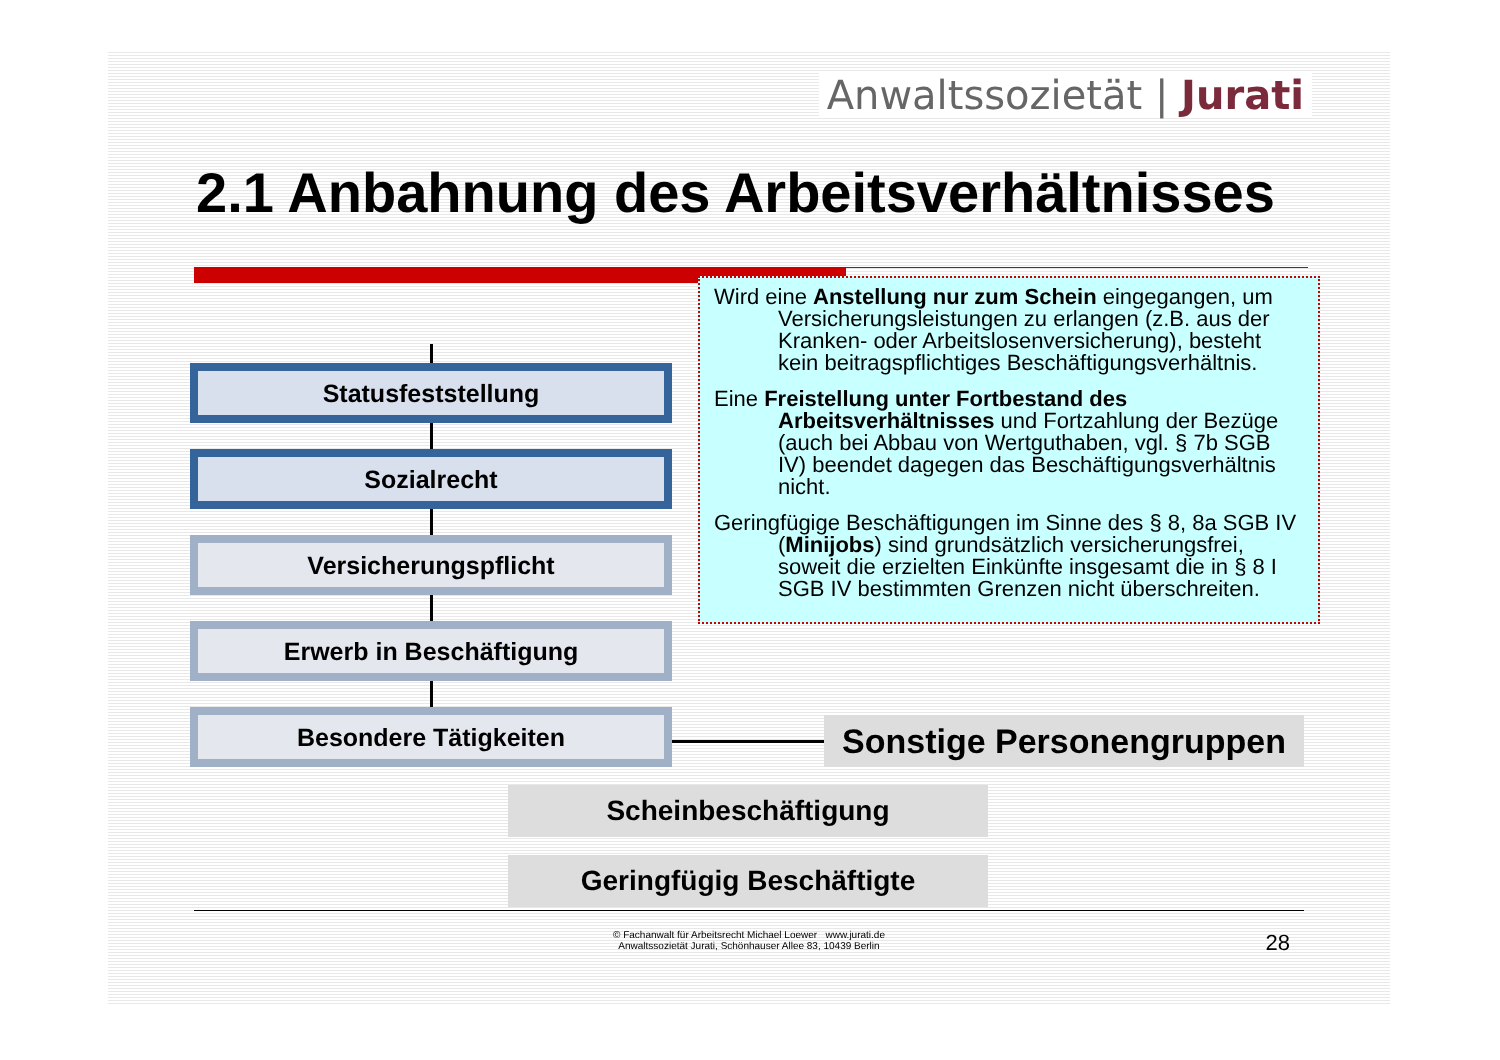Anwaltssozietät | Jurati
2.1 Anbahnung des Arbeitsverhältnisses
Statusfeststellung
Sozialrecht
Versicherungspflicht
Erwerb in Beschäftigung
Besondere Tätigkeiten
Wird eine Anstellung nur zum Schein eingegangen, um Versicherungsleistungen zu erlangen (z.B. aus der Kranken- oder Arbeitslosenversicherung), besteht kein beitragspflichtiges Beschäftigungsverhältnis.
Eine Freistellung unter Fortbestand des Arbeitsverhältnisses und Fortzahlung der Bezüge (auch bei Abbau von Wertguthaben, vgl. § 7b SGB IV) beendet dagegen das Beschäftigungsverhältnis nicht.
Geringfügige Beschäftigungen im Sinne des § 8, 8a SGB IV (Minijobs) sind grundsätzlich versicherungsfrei, soweit die erzielten Einkünfte insgesamt die in § 8 I SGB IV bestimmten Grenzen nicht überschreiten.
Sonstige Personengruppen
Scheinbeschäftigung
Geringfügig Beschäftigte
© Fachanwalt für Arbeitsrecht Michael Loewer www.jurati.de
Anwaltssozietät Jurati, Schönhauser Allee 83, 10439 Berlin
28